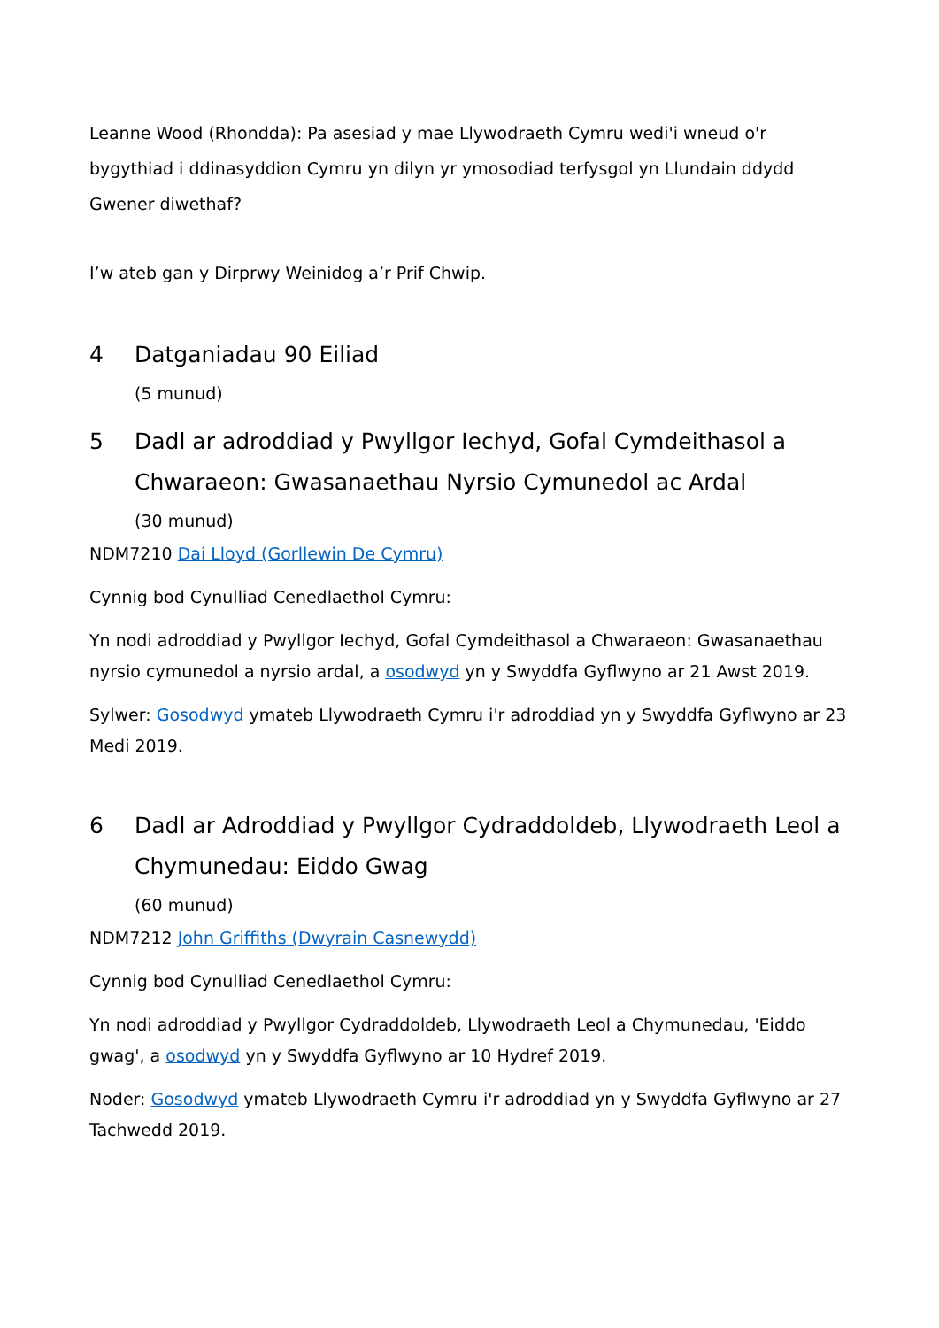Leanne Wood (Rhondda): Pa asesiad y mae Llywodraeth Cymru wedi'i wneud o'r bygythiad i ddinasyddion Cymru yn dilyn yr ymosodiad terfysgol yn Llundain ddydd Gwener diwethaf?
I’w ateb gan y Dirprwy Weinidog a’r Prif Chwip.
4 Datganiadau 90 Eiliad
(5 munud)
5 Dadl ar adroddiad y Pwyllgor Iechyd, Gofal Cymdeithasol a Chwaraeon: Gwasanaethau Nyrsio Cymunedol ac Ardal
(30 munud)
NDM7210 Dai Lloyd (Gorllewin De Cymru)
Cynnig bod Cynulliad Cenedlaethol Cymru:
Yn nodi adroddiad y Pwyllgor Iechyd, Gofal Cymdeithasol a Chwaraeon: Gwasanaethau nyrsio cymunedol a nyrsio ardal, a osodwyd yn y Swyddfa Gyflwyno ar 21 Awst 2019.
Sylwer: Gosodwyd ymateb Llywodraeth Cymru i'r adroddiad yn y Swyddfa Gyflwyno ar 23 Medi 2019.
6 Dadl ar Adroddiad y Pwyllgor Cydraddoldeb, Llywodraeth Leol a Chymunedau: Eiddo Gwag
(60 munud)
NDM7212 John Griffiths (Dwyrain Casnewydd)
Cynnig bod Cynulliad Cenedlaethol Cymru:
Yn nodi adroddiad y Pwyllgor Cydraddoldeb, Llywodraeth Leol a Chymunedau, 'Eiddo gwag', a osodwyd yn y Swyddfa Gyflwyno ar 10 Hydref 2019.
Noder: Gosodwyd ymateb Llywodraeth Cymru i'r adroddiad yn y Swyddfa Gyflwyno ar 27 Tachwedd 2019.